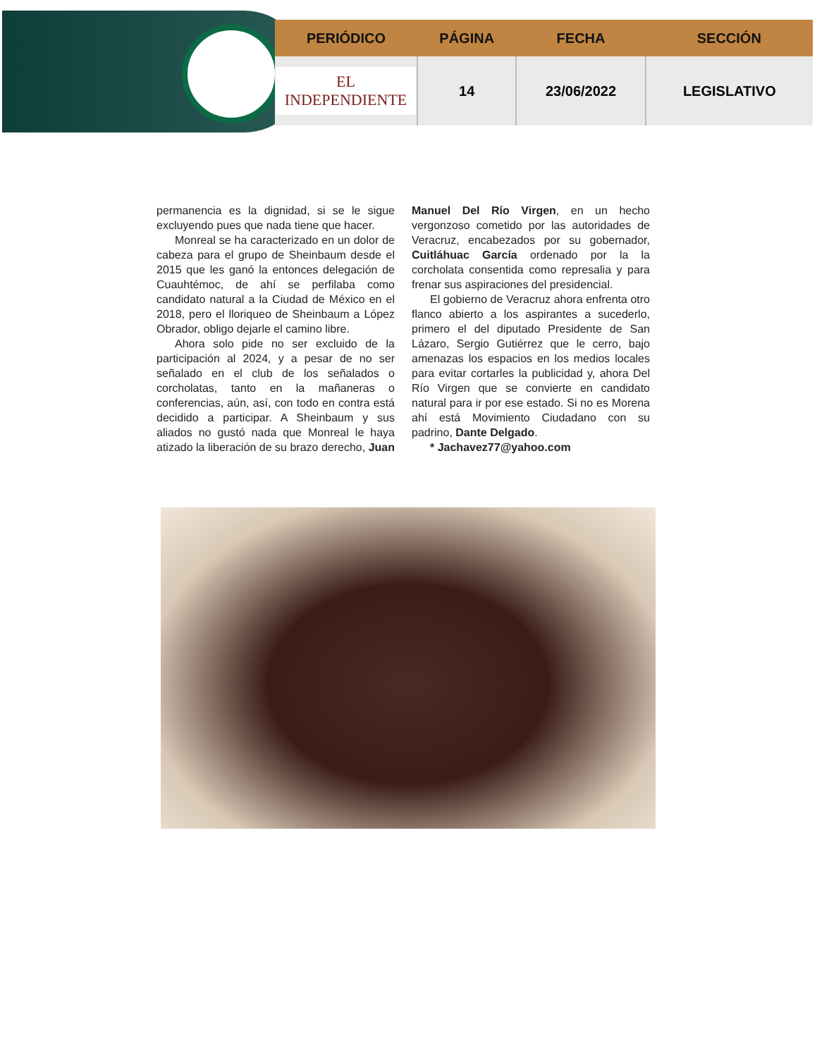| PERIÓDICO | PÁGINA | FECHA | SECCIÓN |
| --- | --- | --- | --- |
| EL INDEPENDIENTE | 14 | 23/06/2022 | LEGISLATIVO |
permanencia es la dignidad, si se le sigue excluyendo pues que nada tiene que hacer.
Monreal se ha caracterizado en un dolor de cabeza para el grupo de Sheinbaum desde el 2015 que les ganó la entonces delegación de Cuauhtémoc, de ahí se perfilaba como candidato natural a la Ciudad de México en el 2018, pero el lloriqueo de Sheinbaum a López Obrador, obligo dejarle el camino libre.
Ahora solo pide no ser excluido de la participación al 2024, y a pesar de no ser señalado en el club de los señalados o corcholatas, tanto en la mañaneras o conferencias, aún, así, con todo en contra está decidido a participar. A Sheinbaum y sus aliados no gustó nada que Monreal le haya atizado la liberación de su brazo derecho, Juan Manuel Del Río Virgen, en un hecho vergonzoso cometido por las autoridades de Veracruz, encabezados por su gobernador, Cuitláhuac García ordenado por la la corcholata consentida como represalia y para frenar sus aspiraciones del presidencial.
El gobierno de Veracruz ahora enfrenta otro flanco abierto a los aspirantes a sucederlo, primero el del diputado Presidente de San Lázaro, Sergio Gutiérrez que le cerro, bajo amenazas los espacios en los medios locales para evitar cortarles la publicidad y, ahora Del Río Virgen que se convierte en candidato natural para ir por ese estado. Si no es Morena ahí está Movimiento Ciudadano con su padrino, Dante Delgado.
* Jachavez77@yahoo.com